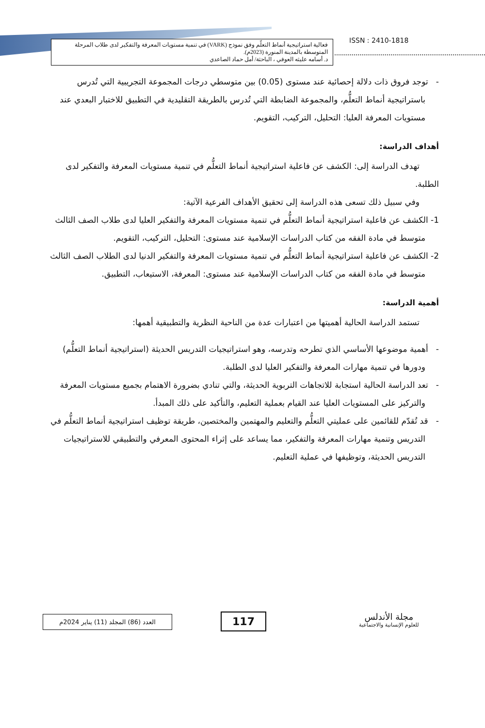فعالية استراتيجية أنماط التعلّم وفق نموذج (VARK) في تنمية مستويات المعرفة والتفكير لدى طلاب المرحلة المتوسطة بالمدينة المنورة (2023م).
د. أسامه عليثه العوفي ، الباحثة/ أمل حماد الصاعدي
ISSN : 2410-1818
- توجد فروق ذات دلالة إحصائية عند مستوى (0.05) بين متوسطي درجات المجموعة التجريبية التي تُدرس باستراتيجية أنماط التعلُّم، والمجموعة الضابطة التي تُدرس بالطريقة التقليدية في التطبيق للاختبار البعدي عند مستويات المعرفة العليا: التحليل، التركيب، التقويم.
أهداف الدراسة:
تهدف الدراسة إلى: الكشف عن فاعلية استراتيجية أنماط التعلُّم في تنمية مستويات المعرفة والتفكير لدى الطلبة.
وفي سبيل ذلك تسعى هذه الدراسة إلى تحقيق الأهداف الفرعية الآتية:
1- الكشف عن فاعلية استراتيجية أنماط التعلُّم في تنمية مستويات المعرفة والتفكير العليا لدى طلاب الصف الثالث متوسط في مادة الفقه من كتاب الدراسات الإسلامية عند مستوى: التحليل، التركيب، التقويم.
2- الكشف عن فاعلية استراتيجية أنماط التعلُّم في تنمية مستويات المعرفة والتفكير الدنيا لدى الطلاب الصف الثالث متوسط في مادة الفقه من كتاب الدراسات الإسلامية عند مستوى: المعرفة، الاستيعاب، التطبيق.
أهمية الدراسة:
تستمد الدراسة الحالية أهميتها من اعتبارات عدة من الناحية النظرية والتطبيقية أهمها:
- أهمية موضوعها الأساسي الذي تطرحه وتدرسه، وهو استراتيجيات التدريس الحديثة (استراتيجية أنماط التعلُّم) ودورها في تنمية مهارات المعرفة والتفكير العليا لدى الطلبة.
- تعد الدراسة الحالية استجابة للاتجاهات التربوية الحديثة، والتي تنادي بضرورة الاهتمام بجميع مستويات المعرفة والتركيز على المستويات العليا عند القيام بعملية التعليم، والتأكيد على ذلك المبدأ.
- قد تُقدّم للقائمين على عمليتي التعلُّم والتعليم والمهتمين والمختصين، طريقة توظيف استراتيجية أنماط التعلُّم في التدريس وتنمية مهارات المعرفة والتفكير، مما يساعد على إثراء المحتوى المعرفي والتطبيقي للاستراتيجيات التدريس الحديثة، وتوظيفها في عملية التعليم.
مجلة الأندلس
للعلوم الإنسانية والاجتماعية
117
العدد (86) المجلد (11) يناير 2024م